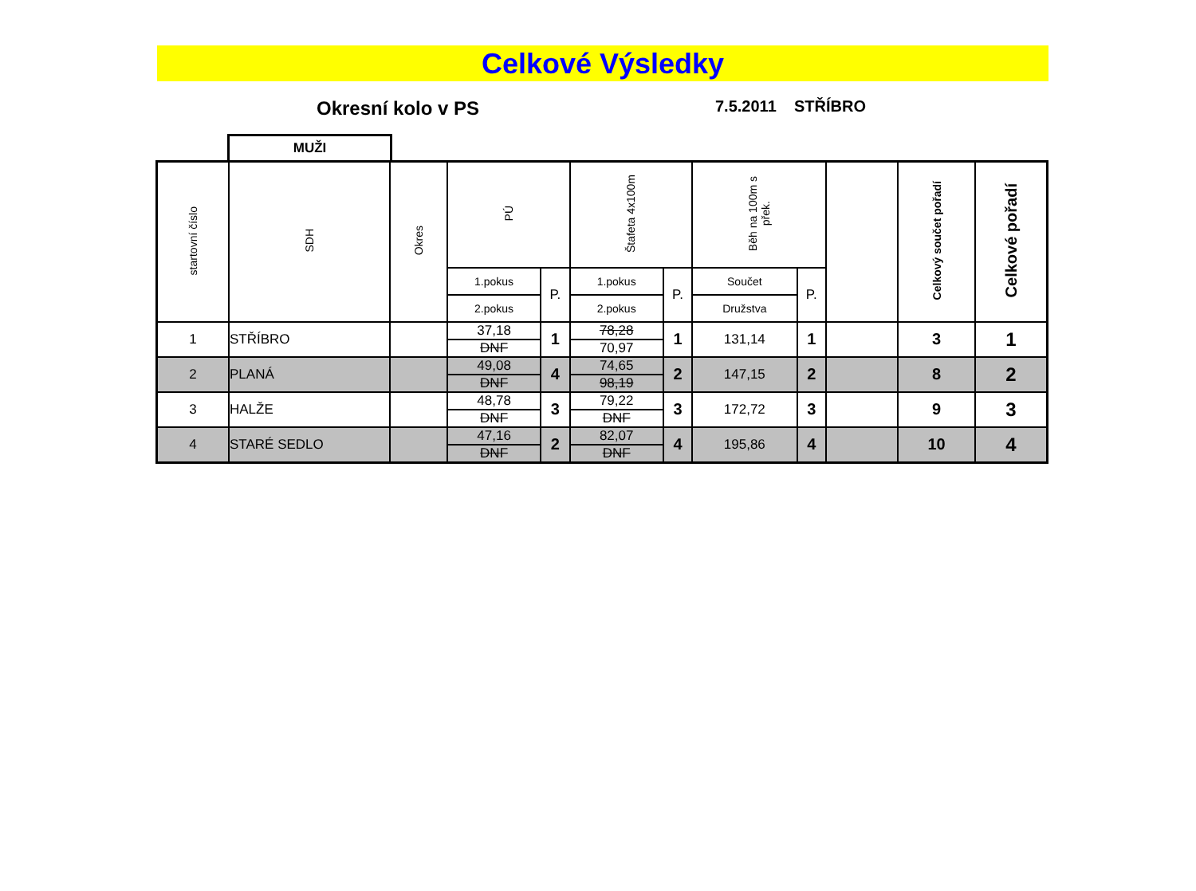Celkové Výsledky
Okresní kolo v PS
7.5.2011 STŘÍBRO
MUŽI
| startovní číslo | SDH | Okres | PÚ | | Štafeta 4x100m | | Běh na 100m s přek. | | | Celkový součet pořadí | Celkové pořadí |
| --- | --- | --- | --- | --- | --- | --- | --- | --- | --- | --- | --- |
| | | | 1.pokus | P. | 1.pokus | P. | Součet | P. | | | |
| | | | 2.pokus | | 2.pokus | | Družstva | | | | |
| 1 | STŘÍBRO | | 37,18 | 1 | 78,28 | 1 | 131,14 | 1 | | 3 | 1 |
| | | | DNF | | 70,97 | | | | | | |
| 2 | PLANÁ | | 49,08 | 4 | 74,65 | 2 | 147,15 | 2 | | 8 | 2 |
| | | | DNF | | 98,19 | | | | | | |
| 3 | HALŽE | | 48,78 | 3 | 79,22 | 3 | 172,72 | 3 | | 9 | 3 |
| | | | DNF | | DNF | | | | | | |
| 4 | STARÉ SEDLO | | 47,16 | 2 | 82,07 | 4 | 195,86 | 4 | | 10 | 4 |
| | | | DNF | | DNF | | | | | | |